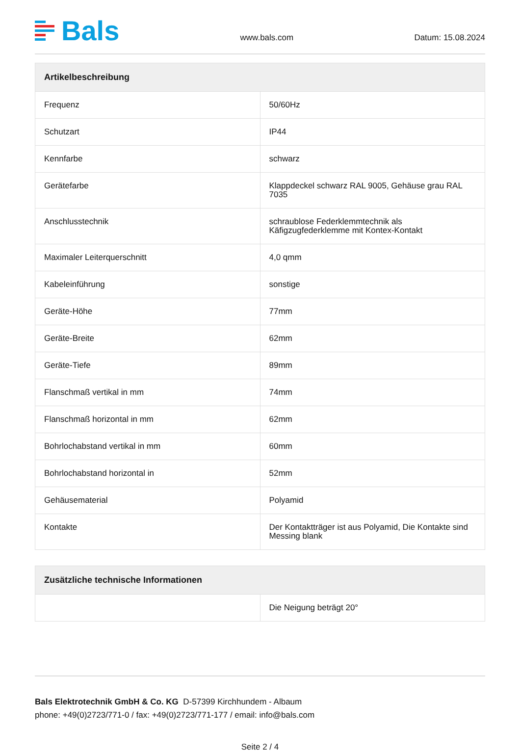Bals
www.bals.com
Datum: 15.08.2024
| Artikelbeschreibung | |
| --- | --- |
| Frequenz | 50/60Hz |
| Schutzart | IP44 |
| Kennfarbe | schwarz |
| Gerätefarbe | Klappdeckel schwarz RAL 9005, Gehäuse grau RAL 7035 |
| Anschlusstechnik | schraublose Federklemmtechnik als Käfigzugfederklemme mit Kontex-Kontakt |
| Maximaler Leiterquerschnitt | 4,0 qmm |
| Kabeleinführung | sonstige |
| Geräte-Höhe | 77mm |
| Geräte-Breite | 62mm |
| Geräte-Tiefe | 89mm |
| Flanschmaß vertikal in mm | 74mm |
| Flanschmaß horizontal in mm | 62mm |
| Bohrlochabstand vertikal in mm | 60mm |
| Bohrlochabstand horizontal in | 52mm |
| Gehäusematerial | Polyamid |
| Kontakte | Der Kontaktträger ist aus Polyamid, Die Kontakte sind Messing blank |
| Zusätzliche technische Informationen | |
| --- | --- |
| | Die Neigung beträgt 20° |
Bals Elektrotechnik GmbH & Co. KG D-57399 Kirchhundem - Albaum
phone: +49(0)2723/771-0 / fax: +49(0)2723/771-177 / email: info@bals.com
Seite 2 / 4